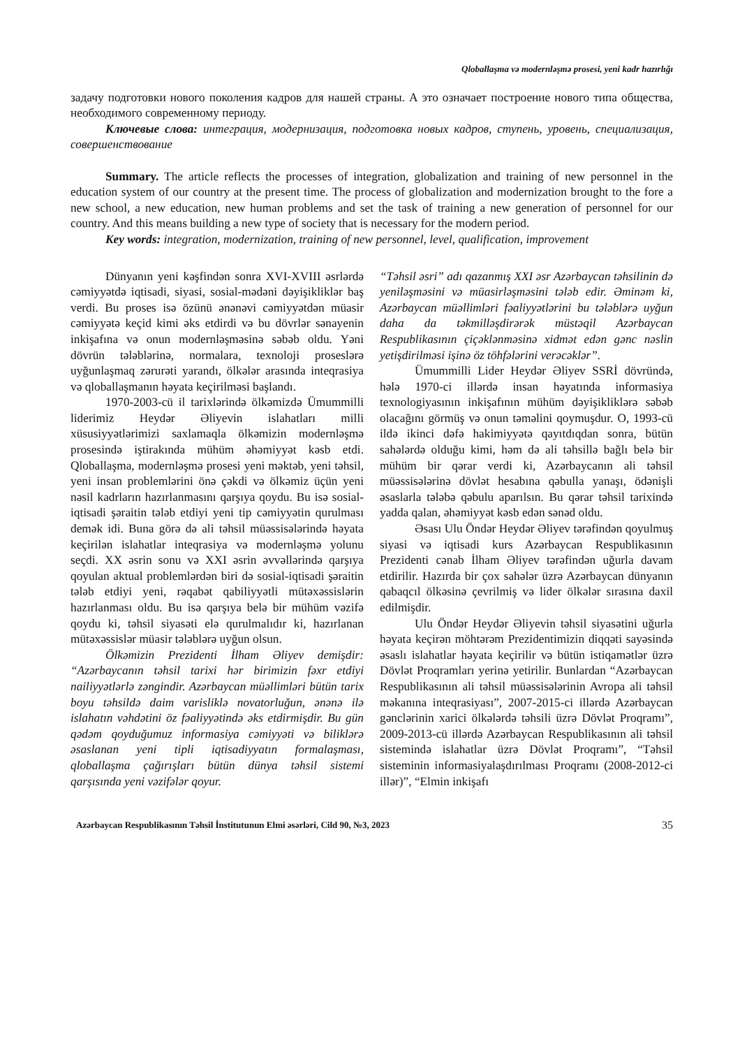Qloballaşma və modernləşmə prosesi, yeni kadr hazırlığı
задачу подготовки нового поколения кадров для нашей страны. А это означает построение нового типа общества, необходимого современному периоду.
Ключевые слова: интеграция, модернизация, подготовка новых кадров, ступень, уровень, специализация, совершенствование
Summary. The article reflects the processes of integration, globalization and training of new personnel in the education system of our country at the present time. The process of globalization and modernization brought to the fore a new school, a new education, new human problems and set the task of training a new generation of personnel for our country. And this means building a new type of society that is necessary for the modern period.
Key words: integration, modernization, training of new personnel, level, qualification, improvement
Dünyanın yeni kəşfindən sonra XVI-XVIII əsrlərdə cəmiyyətdə iqtisadi, siyasi, sosial-mədəni dəyişikliklər baş verdi. Bu proses isə özünü ənənəvi cəmiyyətdən müasir cəmiyyətə keçid kimi əks etdirdi və bu dövrlər sənayenin inkişafına və onun modernləşməsinə səbəb oldu. Yəni dövrün tələblərinə, normalara, texnoloji proseslərə uyğunlaşmaq zərurəti yarandı, ölkələr arasında inteqrasiya və qloballaşmanın həyata keçirilməsi başlandı.
1970-2003-cü il tarixlərində ölkəmizdə Ümummilli liderimiz Heydər Əliyevin islahatları milli xüsusiyyətlərimizi saxlamaqla ölkəmizin modernləşmə prosesində iştirakında mühüm əhəmiyyət kəsb etdi. Qloballaşma, modernləşmə prosesi yeni məktəb, yeni təhsil, yeni insan problemlərini önə çəkdi və ölkəmiz üçün yeni nəsil kadrların hazırlanmasını qarşıya qoydu. Bu isə sosial-iqtisadi şəraitin tələb etdiyi yeni tip cəmiyyətin qurulması demək idi. Buna görə də ali təhsil müəssisələrində həyata keçirilən islahatlar inteqrasiya və modernləşmə yolunu seçdi. XX əsrin sonu və XXI əsrin əvvəllərində qarşıya qoyulan aktual problemlərdən biri də sosial-iqtisadi şəraitin tələb etdiyi yeni, rəqabət qabiliyyətli mütəxəssislərin hazırlanması oldu. Bu isə qarşıya belə bir mühüm vəzifə qoydu ki, təhsil siyasəti elə qurulmalıdır ki, hazırlanan mütəxəssislər müasir tələblərə uyğun olsun.
Ölkəmizin Prezidenti İlham Əliyev demişdir: “Azərbaycanın təhsil tarixi hər birimizin fəxr etdiyi nailiyyətlərlə zəngindir. Azərbaycan müəllimləri bütün tarix boyu təhsildə daim varisliklə novatorluğun, ənənə ilə islahatın vəhdətini öz fəaliyyətində əks etdirmişdir. Bu gün qədəm qoyduğumuz informasiya cəmiyyəti və biliklərə əsaslanan yeni tipli iqtisadiyyatın formalaşması, qloballaşma çağırışları bütün dünya təhsil sistemi qarşısında yeni vəzifələr qoyur.
“Təhsil əsri” adı qazanmış XXI əsr Azərbaycan təhsilinin də yeniləşməsini və müasirləşməsini tələb edir. Əminəm ki, Azərbaycan müəllimləri fəaliyyətlərini bu tələblərə uyğun daha da təkmilləşdirərək müstəqil Azərbaycan Respublikasının çiçəklənməsinə xidmət edən gənc nəslin yetişdirilməsi işinə öz töhfələrini verəcəklər”.
Ümummilli Lider Heydər Əliyev SSRİ dövründə, hələ 1970-ci illərdə insan həyatında informasiya texnologiyasının inkişafının mühüm dəyişikliklərə səbəb olacağını görmüş və onun təməlini qoymuşdur. O, 1993-cü ildə ikinci dəfə hakimiyyətə qayıtdıqdan sonra, bütün sahələrdə olduğu kimi, həm də ali təhsillə bağlı belə bir mühüm bir qərar verdi ki, Azərbaycanın ali təhsil müəssisələrinə dövlət hesabına qəbulla yanaşı, ödənişli əsaslarla tələbə qəbulu aparılsın. Bu qərar təhsil tarixində yadda qalan, əhəmiyyət kəsb edən sənəd oldu.
Əsası Ulu Öndər Heydər Əliyev tərəfindən qoyulmuş siyasi və iqtisadi kurs Azərbaycan Respublikasının Prezidenti cənab İlham Əliyev tərəfindən uğurla davam etdirilir. Hazırda bir çox sahələr üzrə Azərbaycan dünyanın qabaqcıl ölkəsinə çevrilmiş və lider ölkələr sırasına daxil edilmişdir.
Ulu Öndər Heydər Əliyevin təhsil siyasətini uğurla həyata keçirən möhtərəm Prezidentimizin diqqəti sayəsində əsaslı islahatlar həyata keçirilir və bütün istiqamətlər üzrə Dövlət Proqramları yerinə yetirilir. Bunlardan “Azərbaycan Respublikasının ali təhsil müəssisələrinin Avropa ali təhsil məkanına inteqrasiyası”, 2007-2015-ci illərdə Azərbaycan gənclərinin xarici ölkələrdə təhsili üzrə Dövlət Proqramı”, 2009-2013-cü illərdə Azərbaycan Respublikasının ali təhsil sistemində islahatlar üzrə Dövlət Proqramı”, “Təhsil sisteminin informasiyalaşdırılması Proqramı (2008-2012-ci illər)”, “Elmin inkişafı
Azərbaycan Respublikasının Təhsil İnstitutunun Elmi əsərləri, Cild 90, №3, 2023 35